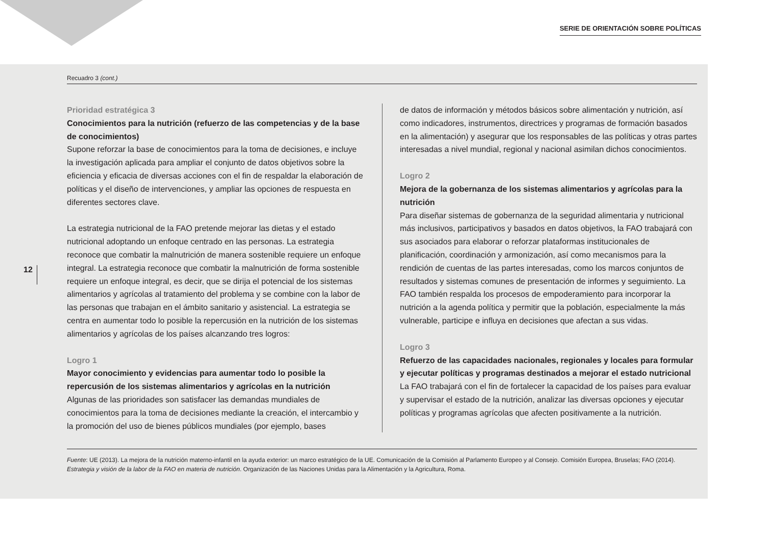SERIE DE ORIENTACIÓN SOBRE POLÍTICAS
Recuadro 3 (cont.)
Prioridad estratégica 3
Conocimientos para la nutrición (refuerzo de las competencias y de la base de conocimientos)
Supone reforzar la base de conocimientos para la toma de decisiones, e incluye la investigación aplicada para ampliar el conjunto de datos objetivos sobre la eficiencia y eficacia de diversas acciones con el fin de respaldar la elaboración de políticas y el diseño de intervenciones, y ampliar las opciones de respuesta en diferentes sectores clave.
La estrategia nutricional de la FAO pretende mejorar las dietas y el estado nutricional adoptando un enfoque centrado en las personas. La estrategia reconoce que combatir la malnutrición de manera sostenible requiere un enfoque integral. La estrategia reconoce que combatir la malnutrición de forma sostenible requiere un enfoque integral, es decir, que se dirija el potencial de los sistemas alimentarios y agrícolas al tratamiento del problema y se combine con la labor de las personas que trabajan en el ámbito sanitario y asistencial. La estrategia se centra en aumentar todo lo posible la repercusión en la nutrición de los sistemas alimentarios y agrícolas de los países alcanzando tres logros:
Logro 1
Mayor conocimiento y evidencias para aumentar todo lo posible la repercusión de los sistemas alimentarios y agrícolas en la nutrición
Algunas de las prioridades son satisfacer las demandas mundiales de conocimientos para la toma de decisiones mediante la creación, el intercambio y la promoción del uso de bienes públicos mundiales (por ejemplo, bases
de datos de información y métodos básicos sobre alimentación y nutrición, así como indicadores, instrumentos, directrices y programas de formación basados en la alimentación) y asegurar que los responsables de las políticas y otras partes interesadas a nivel mundial, regional y nacional asimilan dichos conocimientos.
Logro 2
Mejora de la gobernanza de los sistemas alimentarios y agrícolas para la nutrición
Para diseñar sistemas de gobernanza de la seguridad alimentaria y nutricional más inclusivos, participativos y basados en datos objetivos, la FAO trabajará con sus asociados para elaborar o reforzar plataformas institucionales de planificación, coordinación y armonización, así como mecanismos para la rendición de cuentas de las partes interesadas, como los marcos conjuntos de resultados y sistemas comunes de presentación de informes y seguimiento. La FAO también respalda los procesos de empoderamiento para incorporar la nutrición a la agenda política y permitir que la población, especialmente la más vulnerable, participe e influya en decisiones que afectan a sus vidas.
Logro 3
Refuerzo de las capacidades nacionales, regionales y locales para formular y ejecutar políticas y programas destinados a mejorar el estado nutricional
La FAO trabajará con el fin de fortalecer la capacidad de los países para evaluar y supervisar el estado de la nutrición, analizar las diversas opciones y ejecutar políticas y programas agrícolas que afecten positivamente a la nutrición.
Fuente: UE (2013). La mejora de la nutrición materno-infantil en la ayuda exterior: un marco estratégico de la UE. Comunicación de la Comisión al Parlamento Europeo y al Consejo. Comisión Europea, Bruselas; FAO (2014). Estrategia y visión de la labor de la FAO en materia de nutrición. Organización de las Naciones Unidas para la Alimentación y la Agricultura, Roma.
12